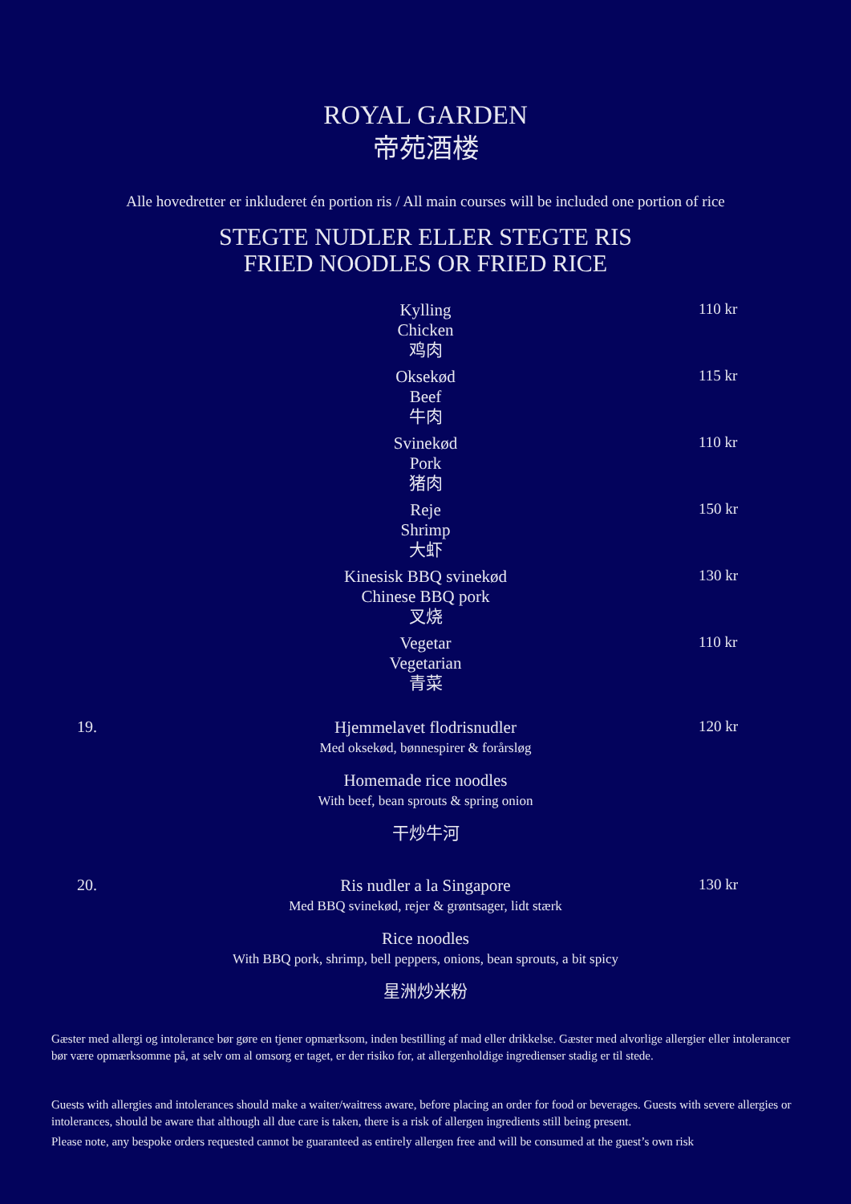ROYAL GARDEN
帝苑酒楼
Alle hovedretter er inkluderet én portion ris / All main courses will be included one portion of rice
STEGTE NUDLER ELLER STEGTE RIS
FRIED NOODLES OR FRIED RICE
Kylling
Chicken
鸡肉
110 kr
Oksekød
Beef
牛肉
115 kr
Svinekød
Pork
猪肉
110 kr
Reje
Shrimp
大虾
150 kr
Kinesisk BBQ svinekød
Chinese BBQ pork
叉烧
130 kr
Vegetar
Vegetarian
青菜
110 kr
19.
Hjemmelavet flodrisnudler
Med oksekød, bønnespirer & forårsløg
Homemade rice noodles
With beef, bean sprouts & spring onion
干炒牛河
120 kr
20.
Ris nudler a la Singapore
Med BBQ svinekød, rejer & grøntsager, lidt stærk
Rice noodles
With BBQ pork, shrimp, bell peppers, onions, bean sprouts, a bit spicy
星洲炒米粉
130 kr
Gæster med allergi og intolerance bør gøre en tjener opmærksom, inden bestilling af mad eller drikkelse. Gæster med alvorlige allergier eller intolerancer bør være opmærksomme på, at selv om al omsorg er taget, er der risiko for, at allergenholdige ingredienser stadig er til stede.
Guests with allergies and intolerances should make a waiter/waitress aware, before placing an order for food or beverages. Guests with severe allergies or intolerances, should be aware that although all due care is taken, there is a risk of allergen ingredients still being present.
Please note, any bespoke orders requested cannot be guaranteed as entirely allergen free and will be consumed at the guest’s own risk